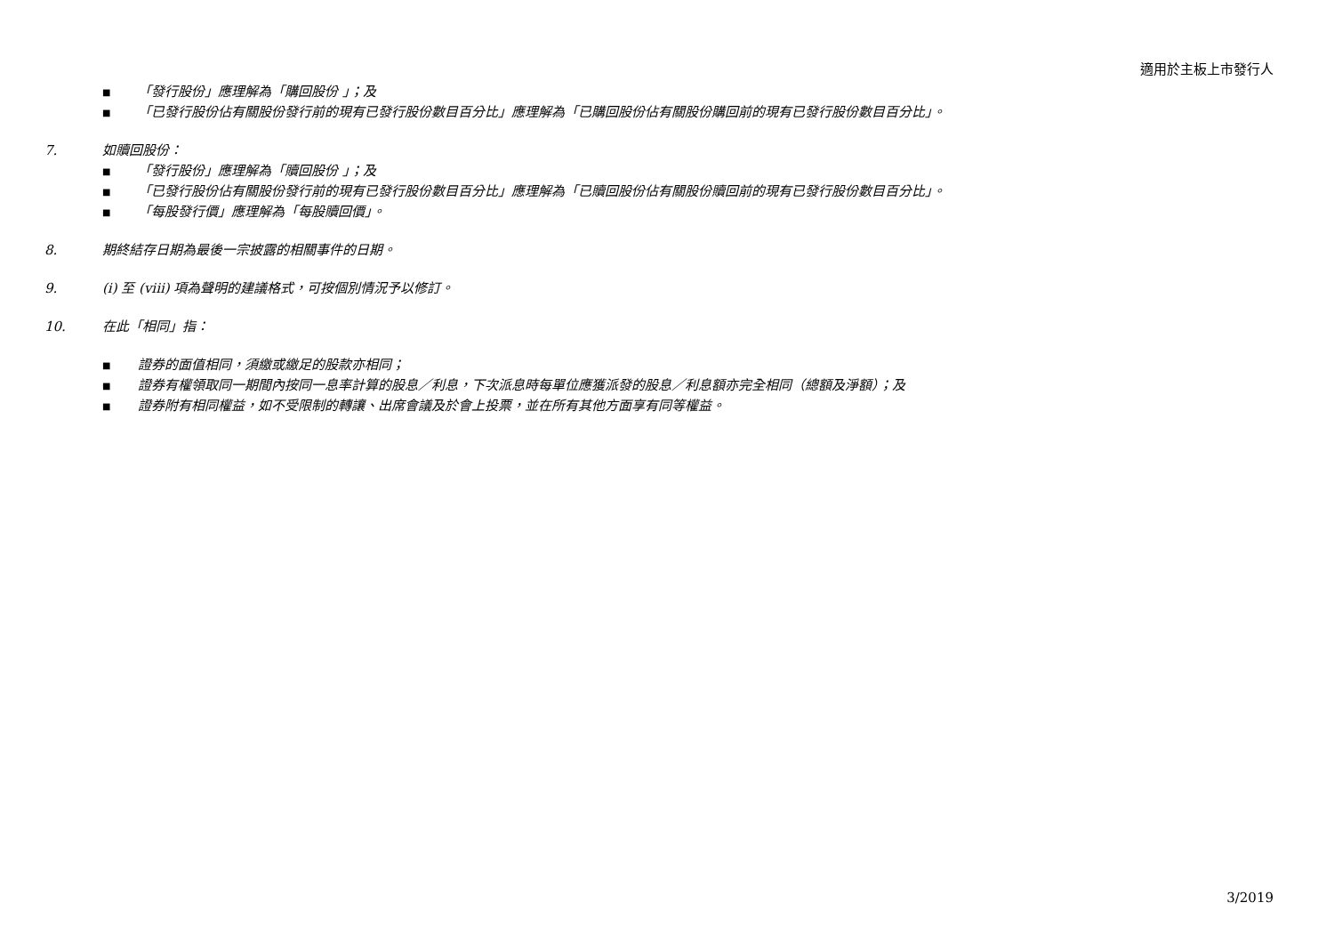適用於主板上市發行人
■ 「發行股份」應理解為「購回股份 」；及
■ 「已發行股份佔有關股份發行前的現有已發行股份數目百分比」應理解為「已購回股份佔有關股份購回前的現有已發行股份數目百分比」。
7. 如贖回股份：
■ 「發行股份」應理解為「贖回股份 」；及
■ 「已發行股份佔有關股份發行前的現有已發行股份數目百分比」應理解為「已贖回股份佔有關股份贖回前的現有已發行股份數目百分比」。
■ 「每股發行價」應理解為「每股贖回價」。
8. 期終結存日期為最後一宗披露的相關事件的日期。
9. (i) 至 (viii) 項為聲明的建議格式，可按個別情況予以修訂。
10. 在此「相同」指：
■ 證券的面值相同，須繳或繳足的股款亦相同；
■ 證券有權領取同一期間內按同一息率計算的股息／利息，下次派息時每單位應獲派發的股息／利息額亦完全相同（總額及淨額）；及
■ 證券附有相同權益，如不受限制的轉讓、出席會議及於會上投票，並在所有其他方面享有同等權益。
3/2019